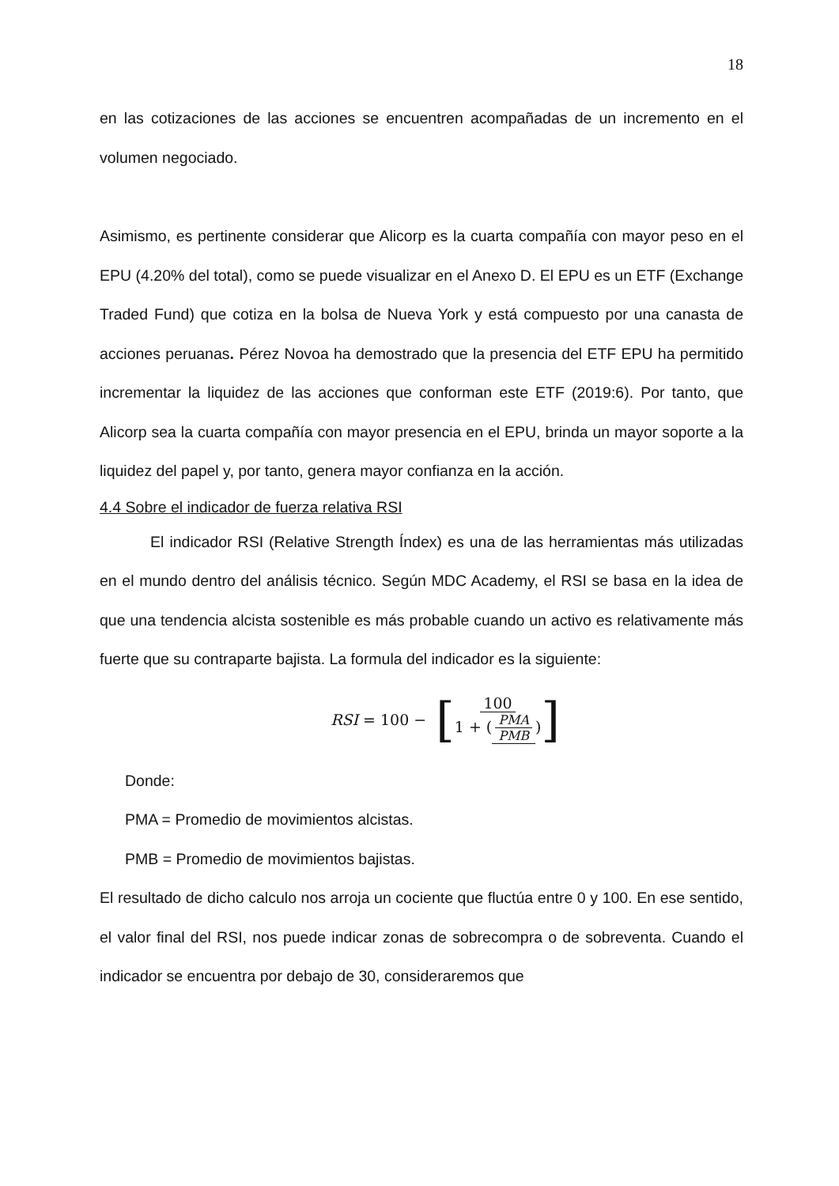18
en las cotizaciones de las acciones se encuentren acompañadas de un incremento en el volumen negociado.
Asimismo, es pertinente considerar que Alicorp es la cuarta compañía con mayor peso en el EPU (4.20% del total), como se puede visualizar en el Anexo D. El EPU es un ETF (Exchange Traded Fund) que cotiza en la bolsa de Nueva York y está compuesto por una canasta de acciones peruanas. Pérez Novoa ha demostrado que la presencia del ETF EPU ha permitido incrementar la liquidez de las acciones que conforman este ETF (2019:6). Por tanto, que Alicorp sea la cuarta compañía con mayor presencia en el EPU, brinda un mayor soporte a la liquidez del papel y, por tanto, genera mayor confianza en la acción.
4.4 Sobre el indicador de fuerza relativa RSI
El indicador RSI (Relative Strength Índex) es una de las herramientas más utilizadas en el mundo dentro del análisis técnico. Según MDC Academy, el RSI se basa en la idea de que una tendencia alcista sostenible es más probable cuando un activo es relativamente más fuerte que su contraparte bajista. La formula del indicador es la siguiente:
RSI = 100 − [100 1 + (PMA PMB)]
Donde:
PMA = Promedio de movimientos alcistas.
PMB = Promedio de movimientos bajistas.
El resultado de dicho calculo nos arroja un cociente que fluctúa entre 0 y 100. En ese sentido, el valor final del RSI, nos puede indicar zonas de sobrecompra o de sobreventa. Cuando el indicador se encuentra por debajo de 30, consideraremos que